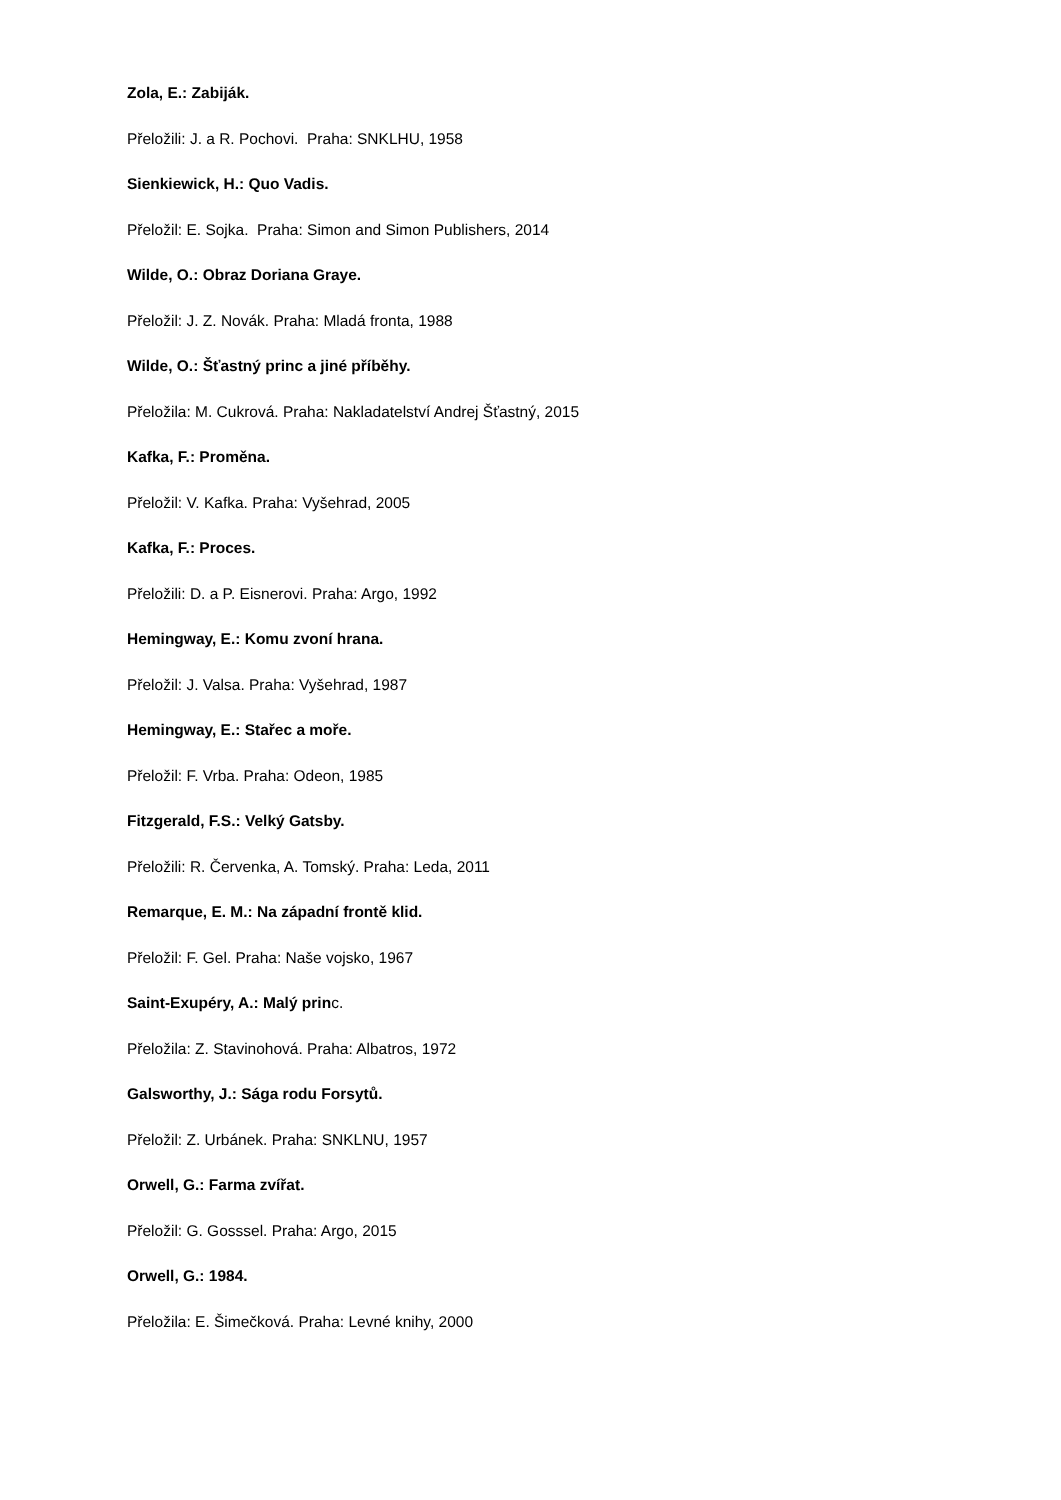Zola, E.: Zabiják.
Přeložili: J. a R. Pochovi. Praha: SNKLHU, 1958
Sienkiewick, H.: Quo Vadis.
Přeložil: E. Sojka. Praha: Simon and Simon Publishers, 2014
Wilde, O.: Obraz Doriana Graye.
Přeložil: J. Z. Novák. Praha: Mladá fronta, 1988
Wilde, O.: Šťastný princ a jiné příběhy.
Přeložila: M. Cukrová. Praha: Nakladatelství Andrej Šťastný, 2015
Kafka, F.: Proměna.
Přeložil: V. Kafka. Praha: Vyšehrad, 2005
Kafka, F.: Proces.
Přeložili: D. a P. Eisnerovi. Praha: Argo, 1992
Hemingway, E.: Komu zvoní hrana.
Přeložil: J. Valsa. Praha: Vyšehrad, 1987
Hemingway, E.: Stařec a moře.
Přeložil: F. Vrba. Praha: Odeon, 1985
Fitzgerald, F.S.: Velký Gatsby.
Přeložili: R. Červenka, A. Tomský. Praha: Leda, 2011
Remarque, E. M.: Na západní frontě klid.
Přeložil: F. Gel. Praha: Naše vojsko, 1967
Saint-Exupéry, A.: Malý princ.
Přeložila: Z. Stavinohová. Praha: Albatros, 1972
Galsworthy, J.: Sága rodu Forsytů.
Přeložil: Z. Urbánek. Praha: SNKLNU, 1957
Orwell, G.: Farma zvířat.
Přeložil: G. Gosssel. Praha: Argo, 2015
Orwell, G.: 1984.
Přeložila: E. Šimečková. Praha: Levné knihy, 2000